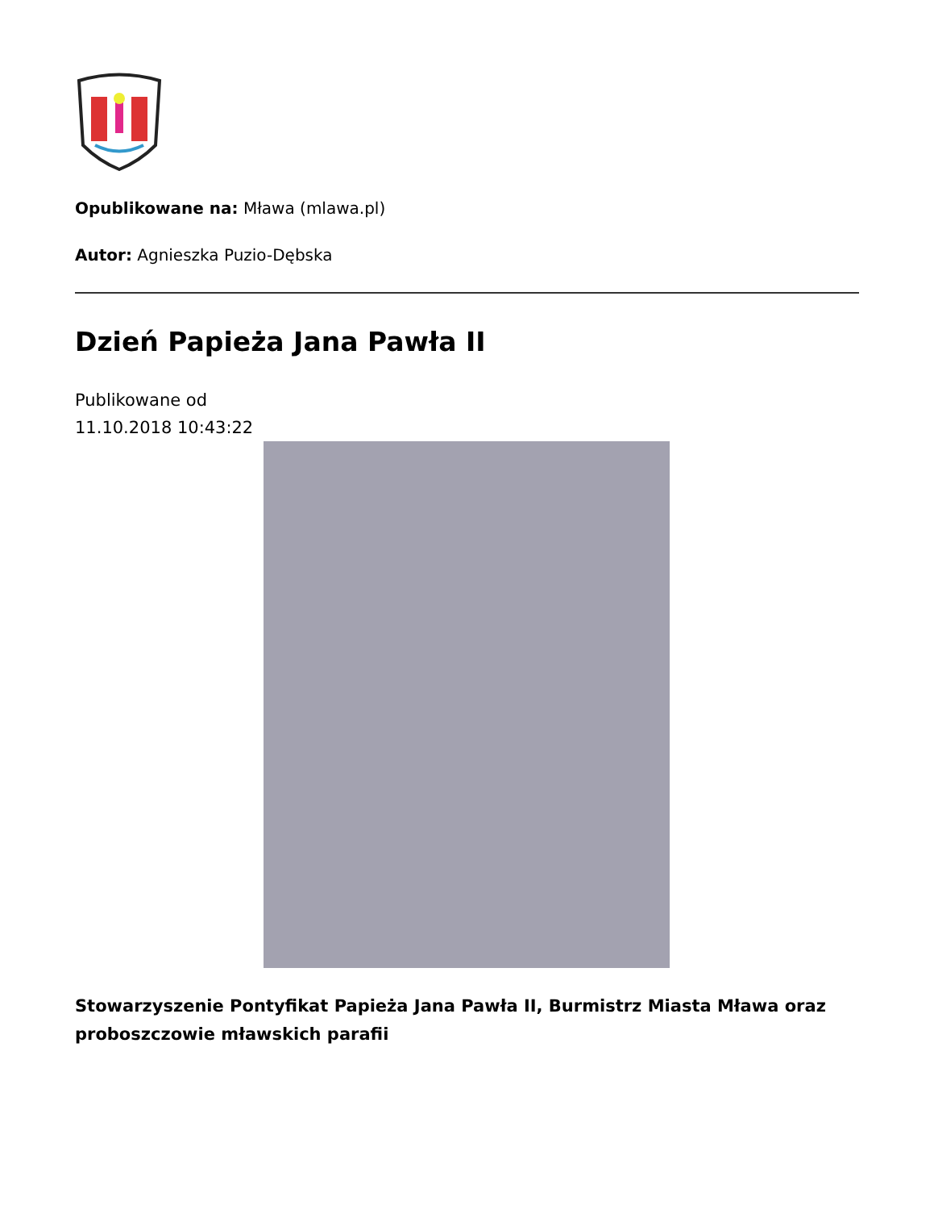Opublikowane na: Mława (mlawa.pl)
Autor: Agnieszka Puzio-Dębska
Dzień Papieża Jana Pawła II
Publikowane od
11.10.2018 10:43:22
Stowarzyszenie Pontyfikat Papieża Jana Pawła II, Burmistrz Miasta Mława oraz proboszczowie mławskich parafii